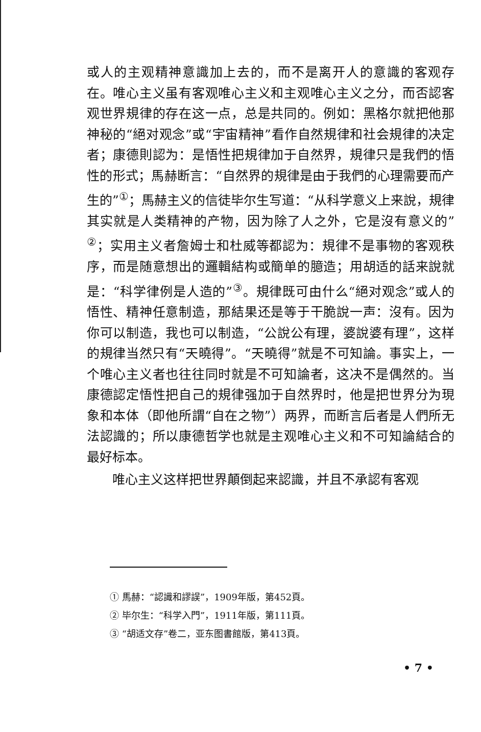或人的主观精神意識加上去的，而不是离开人的意識的客观存在。唯心主义虽有客观唯心主义和主观唯心主义之分，而否認客观世界規律的存在这一点，总是共同的。例如：黑格尔就把他那神秘的“絕对观念”或“宇宙精神”看作自然規律和社会規律的决定者；康德則認为：是悟性把規律加于自然界，規律只是我們的悟性的形式；馬赫断言：“自然界的規律是由于我們的心理需要而产生的”<sup>①</sup>；馬赫主义的信徒毕尔生写道：“从科学意义上来說，規律其实就是人类精神的产物，因为除了人之外，它是沒有意义的”<sup>②</sup>；实用主义者詹姆士和杜威等都認为：規律不是事物的客观秩序，而是随意想出的邏輯結构或簡单的臆造；用胡适的話来說就是：“科学律例是人造的”<sup>③</sup>。規律既可由什么“絕对观念”或人的悟性、精神任意制造，那結果还是等于干脆說一声：沒有。因为你可以制造，我也可以制造，“公說公有理，婆說婆有理”，这样的規律当然只有“天曉得”。“天曉得”就是不可知論。事实上，一个唯心主义者也往往同时就是不可知論者，这决不是偶然的。当康德認定悟性把自己的規律强加于自然界时，他是把世界分为現象和本体（即他所謂“自在之物”）两界，而断言后者是人們所无法認識的；所以康德哲学也就是主观唯心主义和不可知論結合的最好标本。
唯心主义这样把世界顛倒起来認識，并且不承認有客观
① 馬赫：“認識和謬誤”，1909年版，第452頁。
② 毕尔生：“科学入門”，1911年版，第111頁。
③ “胡适文存”卷二，亚东图書館版，第413頁。
• 7 •